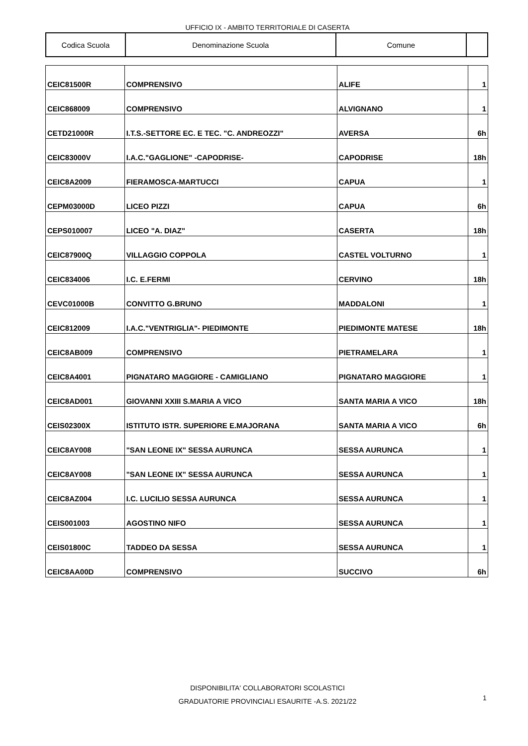UFFICIO IX - AMBITO TERRITORIALE DI CASERTA
| Codica Scuola | Denominazione Scuola | Comune | |
| --- | --- | --- | --- |
| CEIC81500R | COMPRENSIVO | ALIFE | 1 |
| CEIC868009 | COMPRENSIVO | ALVIGNANO | 1 |
| CETD21000R | I.T.S.-SETTORE EC. E TEC. "C. ANDREOZZI" | AVERSA | 6h |
| CEIC83000V | I.A.C."GAGLIONE" -CAPODRISE- | CAPODRISE | 18h |
| CEIC8A2009 | FIERAMOSCA-MARTUCCI | CAPUA | 1 |
| CEPM03000D | LICEO PIZZI | CAPUA | 6h |
| CEPS010007 | LICEO "A. DIAZ" | CASERTA | 18h |
| CEIC87900Q | VILLAGGIO COPPOLA | CASTEL VOLTURNO | 1 |
| CEIC834006 | I.C. E.FERMI | CERVINO | 18h |
| CEVC01000B | CONVITTO G.BRUNO | MADDALONI | 1 |
| CEIC812009 | I.A.C."VENTRIGLIA"- PIEDIMONTE | PIEDIMONTE MATESE | 18h |
| CEIC8AB009 | COMPRENSIVO | PIETRAMELARA | 1 |
| CEIC8A4001 | PIGNATARO MAGGIORE - CAMIGLIANO | PIGNATARO MAGGIORE | 1 |
| CEIC8AD001 | GIOVANNI XXIII S.MARIA A VICO | SANTA MARIA A VICO | 18h |
| CEIS02300X | ISTITUTO ISTR. SUPERIORE E.MAJORANA | SANTA MARIA A VICO | 6h |
| CEIC8AY008 | "SAN LEONE IX" SESSA AURUNCA | SESSA AURUNCA | 1 |
| CEIC8AY008 | "SAN LEONE IX" SESSA AURUNCA | SESSA AURUNCA | 1 |
| CEIC8AZ004 | I.C. LUCILIO SESSA AURUNCA | SESSA AURUNCA | 1 |
| CEIS001003 | AGOSTINO NIFO | SESSA AURUNCA | 1 |
| CEIS01800C | TADDEO DA SESSA | SESSA AURUNCA | 1 |
| CEIC8AA00D | COMPRENSIVO | SUCCIVO | 6h |
DISPONIBILITA' COLLABORATORI SCOLASTICI
GRADUATORIE PROVINCIALI ESAURITE -A.S. 2021/22
1